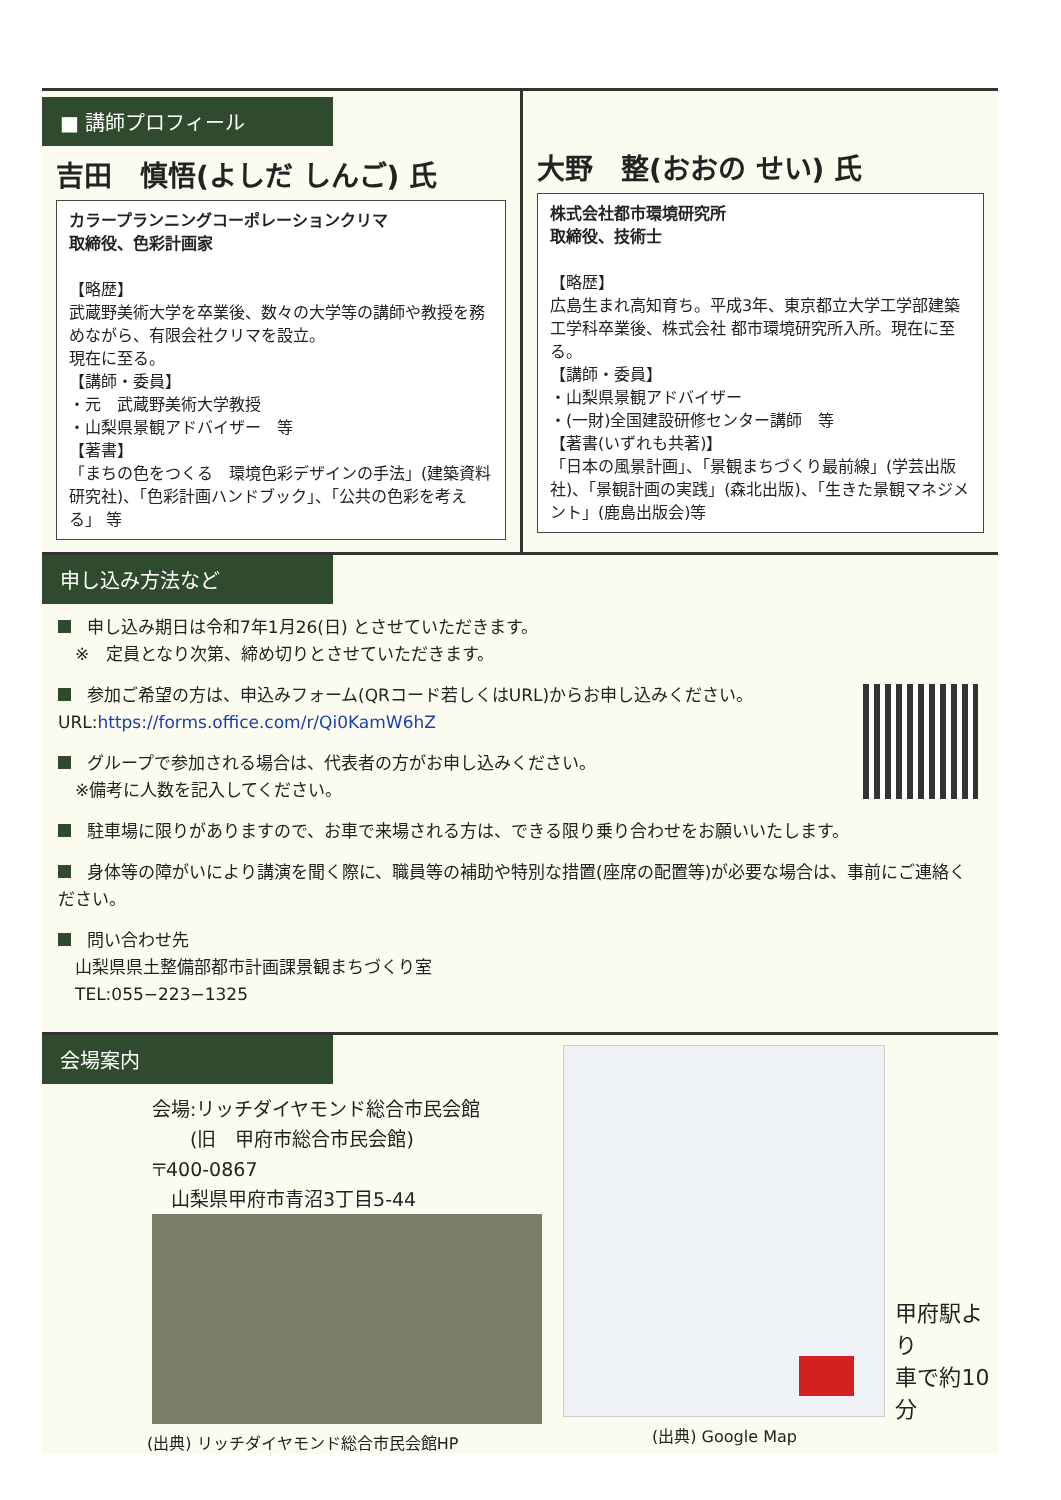■ 講師プロフィール
吉田　慎悟(よしだ しんご) 氏
カラープランニングコーポレーションクリマ
取締役、色彩計画家
【略歴】
武蔵野美術大学を卒業後、数々の大学等の講師や教授を務めながら、有限会社クリマを設立。
現在に至る。
【講師・委員】
・元　武蔵野美術大学教授
・山梨県景観アドバイザー　等
【著書】
「まちの色をつくる　環境色彩デザインの手法」(建築資料研究社)、「色彩計画ハンドブック」、「公共の色彩を考える」 等
大野　整(おおの せい) 氏
株式会社都市環境研究所
取締役、技術士
【略歴】
広島生まれ高知育ち。平成3年、東京都立大学工学部建築工学科卒業後、株式会社 都市環境研究所入所。現在に至る。
【講師・委員】
・山梨県景観アドバイザー
・(一財)全国建設研修センター講師　等
【著書(いずれも共著)】
「日本の風景計画」、「景観まちづくり最前線」(学芸出版社)、「景観計画の実践」(森北出版)、「生きた景観マネジメント」(鹿島出版会)等
申し込み方法など
申し込み期日は令和7年1月26(日) とさせていただきます。
　※　定員となり次第、締め切りとさせていただきます。
参加ご希望の方は、申込みフォーム(QRコード若しくはURL)からお申し込みください。
URL:https://forms.office.com/r/Qi0KamW6hZ
グループで参加される場合は、代表者の方がお申し込みください。
　※備考に人数を記入してください。
駐車場に限りがありますので、お車で来場される方は、できる限り乗り合わせをお願いいたします。
身体等の障がいにより講演を聞く際に、職員等の補助や特別な措置(座席の配置等)が必要な場合は、事前にご連絡ください。
問い合わせ先
　山梨県県土整備部都市計画課景観まちづくり室
　TEL:055−223−1325
会場案内
会場:リッチダイヤモンド総合市民会館
　　(旧　甲府市総合市民会館)
〒400-0867
　山梨県甲府市青沼3丁目5-44
(出典) リッチダイヤモンド総合市民会館HP
(出典) Google Map
甲府駅より
車で約10分